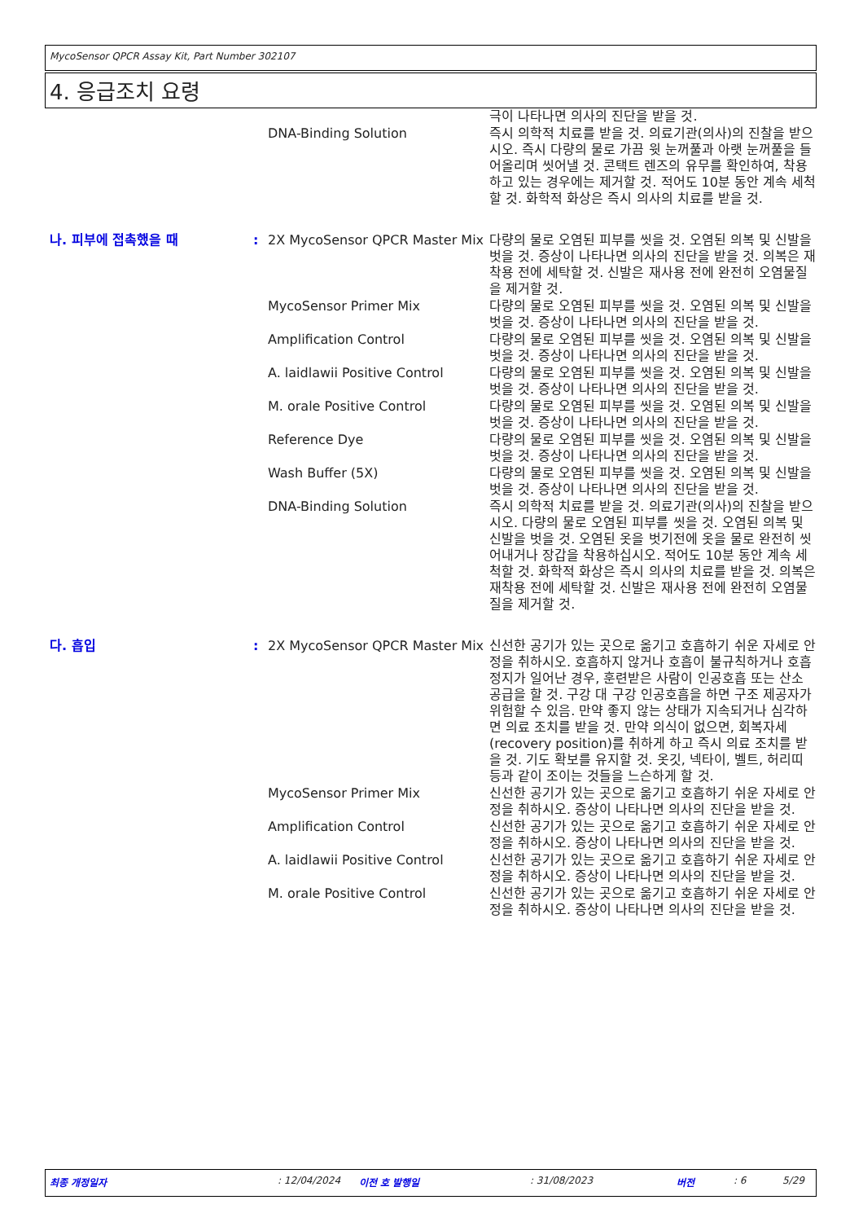MycoSensor QPCR Assay Kit, Part Number 302107
4. 응급조치 요령
| | | | 극이 나타나면 의사의 진단을 받을 것. |
| | | DNA-Binding Solution | 즉시 의학적 치료를 받을 것. 의료기관(의사)의 진찰을 받으시오. 즉시 다량의 물로 가끔 윗 눈꺼풀과 아랫 눈꺼풀을 들어올리며 씻어낼 것. 콘택트 렌즈의 유무를 확인하여, 착용하고 있는 경우에는 제거할 것. 적어도 10분 동안 계속 세척할 것. 화학적 화상은 즉시 의사의 치료를 받을 것. |
| 나. 피부에 접촉했을 때 | : | 2X MycoSensor QPCR Master Mix | 다량의 물로 오염된 피부를 씻을 것. 오염된 의복 및 신발을 벗을 것. 증상이 나타나면 의사의 진단을 받을 것. 의복은 재착용 전에 세탁할 것. 신발은 재사용 전에 완전히 오염물질을 제거할 것. |
| | | MycoSensor Primer Mix | 다량의 물로 오염된 피부를 씻을 것. 오염된 의복 및 신발을 벗을 것. 증상이 나타나면 의사의 진단을 받을 것. |
| | | Amplification Control | 다량의 물로 오염된 피부를 씻을 것. 오염된 의복 및 신발을 벗을 것. 증상이 나타나면 의사의 진단을 받을 것. |
| | | A. laidlawii Positive Control | 다량의 물로 오염된 피부를 씻을 것. 오염된 의복 및 신발을 벗을 것. 증상이 나타나면 의사의 진단을 받을 것. |
| | | M. orale Positive Control | 다량의 물로 오염된 피부를 씻을 것. 오염된 의복 및 신발을 벗을 것. 증상이 나타나면 의사의 진단을 받을 것. |
| | | Reference Dye | 다량의 물로 오염된 피부를 씻을 것. 오염된 의복 및 신발을 벗을 것. 증상이 나타나면 의사의 진단을 받을 것. |
| | | Wash Buffer (5X) | 다량의 물로 오염된 피부를 씻을 것. 오염된 의복 및 신발을 벗을 것. 증상이 나타나면 의사의 진단을 받을 것. |
| | | DNA-Binding Solution | 즉시 의학적 치료를 받을 것. 의료기관(의사)의 진찰을 받으시오. 다량의 물로 오염된 피부를 씻을 것. 오염된 의복 및 신발을 벗을 것. 오염된 옷을 벗기전에 옷을 물로 완전히 씻어내거나 장갑을 착용하십시오. 적어도 10분 동안 계속 세척할 것. 화학적 화상은 즉시 의사의 치료를 받을 것. 의복은 재착용 전에 세탁할 것. 신발은 재사용 전에 완전히 오염물질을 제거할 것. |
| 다. 흡입 | : | 2X MycoSensor QPCR Master Mix | 신선한 공기가 있는 곳으로 옮기고 호흡하기 쉬운 자세로 안정을 취하시오. 호흡하지 않거나 호흡이 불규칙하거나 호흡정지가 일어난 경우, 훈련받은 사람이 인공호흡 또는 산소 공급을 할 것. 구강 대 구강 인공호흡을 하면 구조 제공자가 위험할 수 있음. 만약 좋지 않는 상태가 지속되거나 심각하면 의료 조치를 받을 것. 만약 의식이 없으면, 회복자세(recovery position)를 취하게 하고 즉시 의료 조치를 받을 것. 기도 확보를 유지할 것. 옷깃, 넥타이, 벨트, 허리띠 등과 같이 조이는 것들을 느슨하게 할 것. |
| | | MycoSensor Primer Mix | 신선한 공기가 있는 곳으로 옮기고 호흡하기 쉬운 자세로 안정을 취하시오. 증상이 나타나면 의사의 진단을 받을 것. |
| | | Amplification Control | 신선한 공기가 있는 곳으로 옮기고 호흡하기 쉬운 자세로 안정을 취하시오. 증상이 나타나면 의사의 진단을 받을 것. |
| | | A. laidlawii Positive Control | 신선한 공기가 있는 곳으로 옮기고 호흡하기 쉬운 자세로 안정을 취하시오. 증상이 나타나면 의사의 진단을 받을 것. |
| | | M. orale Positive Control | 신선한 공기가 있는 곳으로 옮기고 호흡하기 쉬운 자세로 안정을 취하시오. 증상이 나타나면 의사의 진단을 받을 것. |
최종 개정일자: 12/04/2024 이전 호 발행일: 31/08/2023 버전: 6 5/29